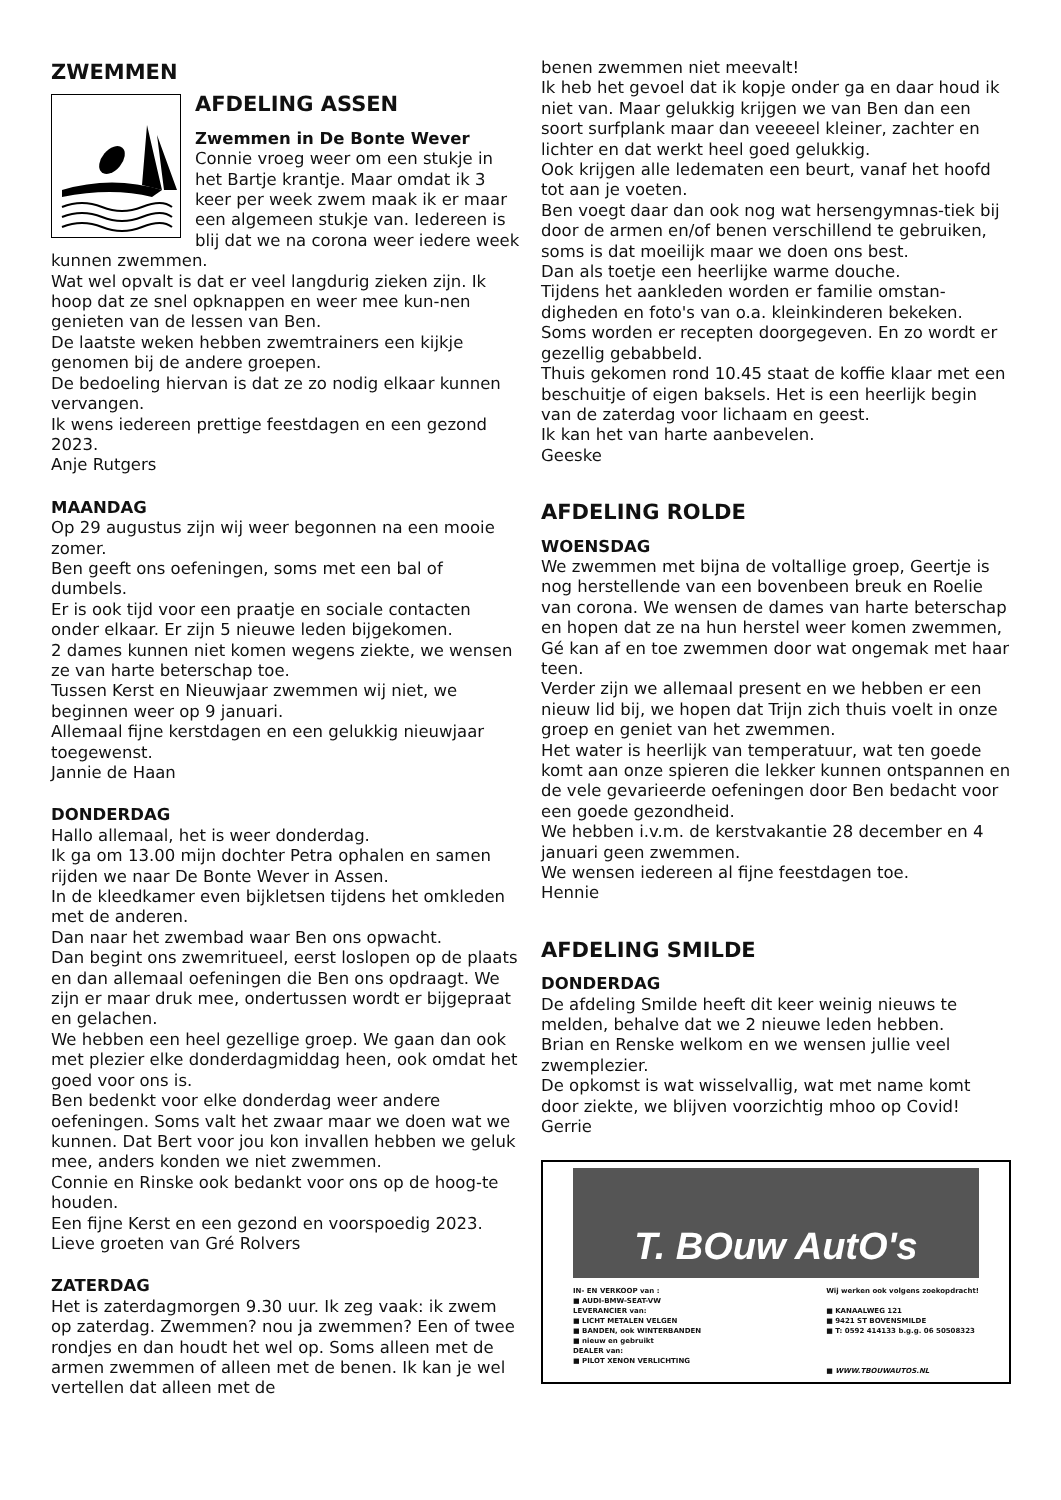ZWEMMEN
AFDELING ASSEN
Zwemmen in De Bonte Wever
Connie vroeg weer om een stukje in het Bartje krantje. Maar omdat ik 3 keer per week zwem maak ik er maar een algemeen stukje van. Iedereen is blij dat we na corona weer iedere week kunnen zwemmen.
Wat wel opvalt is dat er veel langdurig zieken zijn. Ik hoop dat ze snel opknappen en weer mee kun-nen genieten van de lessen van Ben.
De laatste weken hebben zwemtrainers een kijkje genomen bij de andere groepen.
De bedoeling hiervan is dat ze zo nodig elkaar kunnen vervangen.
Ik wens iedereen prettige feestdagen en een gezond 2023.
Anje Rutgers
MAANDAG
Op 29 augustus zijn wij weer begonnen na een mooie zomer.
Ben geeft ons oefeningen, soms met een bal of dumbels.
Er is ook tijd voor een praatje en sociale contacten onder elkaar. Er zijn 5 nieuwe leden bijgekomen.
2 dames kunnen niet komen wegens ziekte, we wensen ze van harte beterschap toe.
Tussen Kerst en Nieuwjaar zwemmen wij niet, we beginnen weer op 9 januari.
Allemaal fijne kerstdagen en een gelukkig nieuwjaar toegewenst.
Jannie de Haan
DONDERDAG
Hallo allemaal, het is weer donderdag.
Ik ga om 13.00 mijn dochter Petra ophalen en samen rijden we naar De Bonte Wever in Assen.
In de kleedkamer even bijkletsen tijdens het omkleden met de anderen.
Dan naar het zwembad waar Ben ons opwacht.
Dan begint ons zwemritueel, eerst loslopen op de plaats en dan allemaal oefeningen die Ben ons opdraagt. We zijn er maar druk mee, ondertussen wordt er bijgepraat en gelachen.
We hebben een heel gezellige groep. We gaan dan ook met plezier elke donderdagmiddag heen, ook omdat het goed voor ons is.
Ben bedenkt voor elke donderdag weer andere oefeningen. Soms valt het zwaar maar we doen wat we kunnen. Dat Bert voor jou kon invallen hebben we geluk mee, anders konden we niet zwemmen.
Connie en Rinske ook bedankt voor ons op de hoog-te houden.
Een fijne Kerst en een gezond en voorspoedig 2023.
Lieve groeten van Gré Rolvers
ZATERDAG
Het is zaterdagmorgen 9.30 uur. Ik zeg vaak: ik zwem op zaterdag. Zwemmen? nou ja zwemmen? Een of twee rondjes en dan houdt het wel op. Soms alleen met de armen zwemmen of alleen met de benen. Ik kan je wel vertellen dat alleen met de
benen zwemmen niet meevalt!
Ik heb het gevoel dat ik kopje onder ga en daar houd ik niet van. Maar gelukkig krijgen we van Ben dan een soort surfplank maar dan veeeeel kleiner, zachter en lichter en dat werkt heel goed gelukkig.
Ook krijgen alle ledematen een beurt, vanaf het hoofd tot aan je voeten.
Ben voegt daar dan ook nog wat hersengymnas-tiek bij door de armen en/of benen verschillend te gebruiken, soms is dat moeilijk maar we doen ons best.
Dan als toetje een heerlijke warme douche.
Tijdens het aankleden worden er familie omstan-digheden en foto's van o.a. kleinkinderen bekeken.
Soms worden er recepten doorgegeven. En zo wordt er gezellig gebabbeld.
Thuis gekomen rond 10.45 staat de koffie klaar met een beschuitje of eigen baksels. Het is een heerlijk begin van de zaterdag voor lichaam en geest.
Ik kan het van harte aanbevelen.
Geeske
AFDELING ROLDE
WOENSDAG
We zwemmen met bijna de voltallige groep, Geertje is nog herstellende van een bovenbeen breuk en Roelie van corona. We wensen de dames van harte beterschap en hopen dat ze na hun herstel weer komen zwemmen, Gé kan af en toe zwemmen door wat ongemak met haar teen.
Verder zijn we allemaal present en we hebben er een nieuw lid bij, we hopen dat Trijn zich thuis voelt in onze groep en geniet van het zwemmen.
Het water is heerlijk van temperatuur, wat ten goede komt aan onze spieren die lekker kunnen ontspannen en de vele gevarieerde oefeningen door Ben bedacht voor een goede gezondheid.
We hebben i.v.m. de kerstvakantie 28 december en 4 januari geen zwemmen.
We wensen iedereen al fijne feestdagen toe.
Hennie
AFDELING SMILDE
DONDERDAG
De afdeling Smilde heeft dit keer weinig nieuws te melden, behalve dat we 2 nieuwe leden hebben.
Brian en Renske welkom en we wensen jullie veel zwemplezier.
De opkomst is wat wisselvallig, wat met name komt door ziekte, we blijven voorzichtig mhoo op Covid!
Gerrie
T. BOuw AutO's
IN- EN VERKOOP van :
■ AUDI-BMW-SEAT-VW
LEVERANCIER van:
■ LICHT METALEN VELGEN
■ BANDEN, ook WINTERBANDEN
■ nieuw en gebruikt
DEALER van:
■ PILOT XENON VERLICHTING
Wij werken ook volgens zoekopdracht!
■ KANAALWEG 121
■ 9421 ST BOVENSMILDE
■ T: 0592 414133 b.g.g. 06 50508323
■ WWW.TBOUWAUTOS.NL